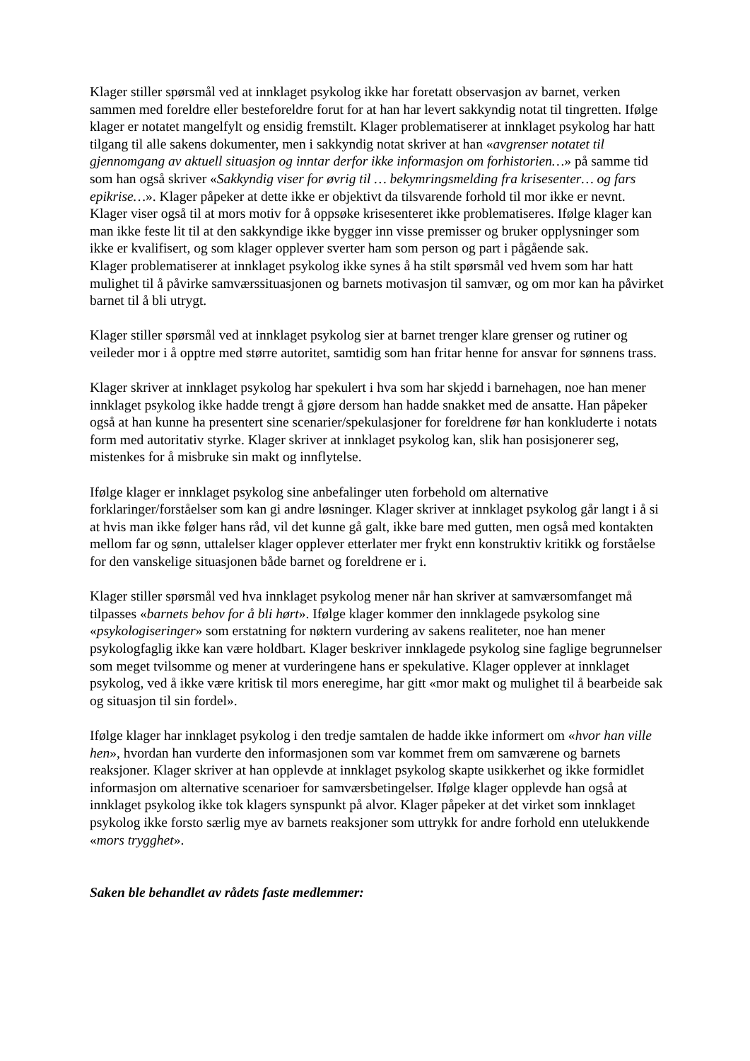Klager stiller spørsmål ved at innklaget psykolog ikke har foretatt observasjon av barnet, verken sammen med foreldre eller besteforeldre forut for at han har levert sakkyndig notat til tingretten. Ifølge klager er notatet mangelfylt og ensidig fremstilt. Klager problematiserer at innklaget psykolog har hatt tilgang til alle sakens dokumenter, men i sakkyndig notat skriver at han «avgrenser notatet til gjennomgang av aktuell situasjon og inntar derfor ikke informasjon om forhistorien…» på samme tid som han også skriver «Sakkyndig viser for øvrig til … bekymringsmelding fra krisesenter… og fars epikrise…». Klager påpeker at dette ikke er objektivt da tilsvarende forhold til mor ikke er nevnt. Klager viser også til at mors motiv for å oppsøke krisesenteret ikke problematiseres. Ifølge klager kan man ikke feste lit til at den sakkyndige ikke bygger inn visse premisser og bruker opplysninger som ikke er kvalifisert, og som klager opplever sverter ham som person og part i pågående sak.
Klager problematiserer at innklaget psykolog ikke synes å ha stilt spørsmål ved hvem som har hatt mulighet til å påvirke samværssituasjonen og barnets motivasjon til samvær, og om mor kan ha påvirket barnet til å bli utrygt.
Klager stiller spørsmål ved at innklaget psykolog sier at barnet trenger klare grenser og rutiner og veileder mor i å opptre med større autoritet, samtidig som han fritar henne for ansvar for sønnens trass.
Klager skriver at innklaget psykolog har spekulert i hva som har skjedd i barnehagen, noe han mener innklaget psykolog ikke hadde trengt å gjøre dersom han hadde snakket med de ansatte. Han påpeker også at han kunne ha presentert sine scenarier/spekulasjoner for foreldrene før han konkluderte i notats form med autoritativ styrke. Klager skriver at innklaget psykolog kan, slik han posisjonerer seg, mistenkes for å misbruke sin makt og innflytelse.
Ifølge klager er innklaget psykolog sine anbefalinger uten forbehold om alternative forklaringer/forståelser som kan gi andre løsninger. Klager skriver at innklaget psykolog går langt i å si at hvis man ikke følger hans råd, vil det kunne gå galt, ikke bare med gutten, men også med kontakten mellom far og sønn, uttalelser klager opplever etterlater mer frykt enn konstruktiv kritikk og forståelse for den vanskelige situasjonen både barnet og foreldrene er i.
Klager stiller spørsmål ved hva innklaget psykolog mener når han skriver at samværsomfanget må tilpasses «barnets behov for å bli hørt». Ifølge klager kommer den innklagede psykolog sine «psykologiseringer» som erstatning for nøktern vurdering av sakens realiteter, noe han mener psykologfaglig ikke kan være holdbart. Klager beskriver innklagede psykolog sine faglige begrunnelser som meget tvilsomme og mener at vurderingene hans er spekulative. Klager opplever at innklaget psykolog, ved å ikke være kritisk til mors eneregime, har gitt «mor makt og mulighet til å bearbeide sak og situasjon til sin fordel».
Ifølge klager har innklaget psykolog i den tredje samtalen de hadde ikke informert om «hvor han ville hen», hvordan han vurderte den informasjonen som var kommet frem om samværene og barnets reaksjoner. Klager skriver at han opplevde at innklaget psykolog skapte usikkerhet og ikke formidlet informasjon om alternative scenarioer for samværsbetingelser. Ifølge klager opplevde han også at innklaget psykolog ikke tok klagers synspunkt på alvor. Klager påpeker at det virket som innklaget psykolog ikke forsto særlig mye av barnets reaksjoner som uttrykk for andre forhold enn utelukkende «mors trygghet».
Saken ble behandlet av rådets faste medlemmer: